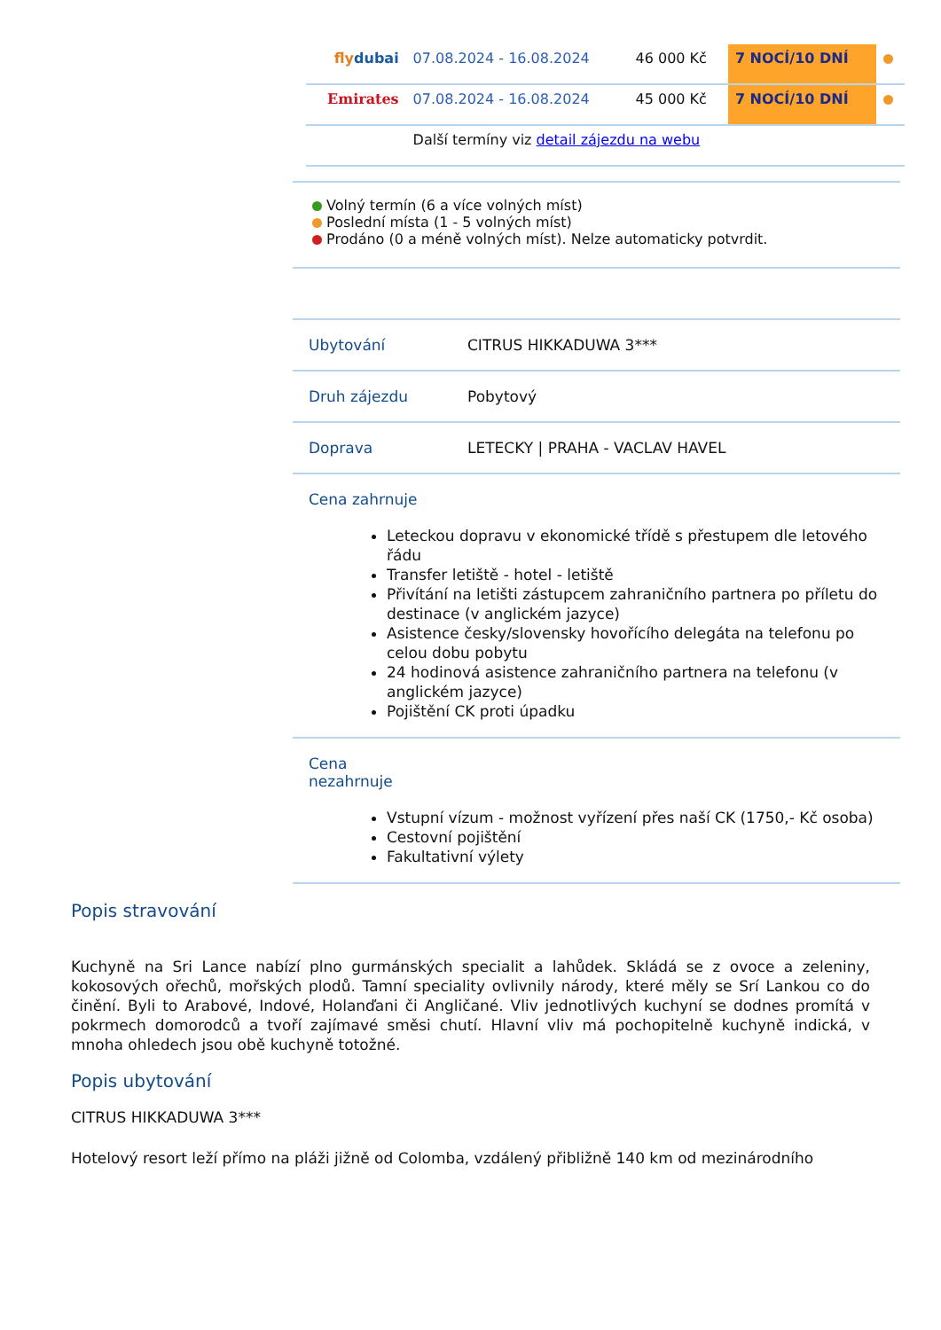| fly dubai | 07.08.2024 - 16.08.2024 | 46 000 Kč | 7 NOCÍ/10 DNÍ | |
| Emirates | 07.08.2024 - 16.08.2024 | 45 000 Kč | 7 NOCÍ/10 DNÍ | |
| | Další termíny viz detail zájezdu na webu | | | |
Volný termín (6 a více volných míst)
Poslední místa (1 - 5 volných míst)
Prodáno (0 a méně volných míst). Nelze automaticky potvrdit.
| Ubytování | CITRUS HIKKADUWA 3*** |
| Druh zájezdu | Pobytový |
| Doprava | LETECKY / PRAHA - VACLAV HAVEL |
| Cena zahrnuje Leteckou dopravu v ekonomické třídě s přestupem dle letového řádu Transfer letiště - hotel - letiště Přivítání na letišti zástupcem zahraničního partnera po příletu do destinace (v anglickém jazyce) Asistence česky/slovensky hovořícího delegáta na telefonu po celou dobu pobytu 24 hodinová asistence zahraničního partnera na telefonu (v anglickém jazyce) Pojištění CK proti úpadku | |
| Cena nezahrnuje Vstupní vízum - možnost vyřízení přes naší CK (1750,- Kč osoba) Cestovní pojištění Fakultativní výlety | |
Popis stravování
Kuchyně na Sri Lance nabízí plno gurmánských specialit a lahůdek. Skládá se z ovoce a zeleniny, kokosových ořechů, mořských plodů. Tamní speciality ovlivnily národy, které měly se Srí Lankou co do činění. Byli to Arabové, Indové, Holanďani či Angličané. Vliv jednotlivých kuchyní se dodnes promítá v pokrmech domorodců a tvoří zajímavé směsi chutí. Hlavní vliv má pochopitelně kuchyně indická, v mnoha ohledech jsou obě kuchyně totožné.
Popis ubytování
CITRUS HIKKADUWA 3***
Hotelový resort leží přímo na pláži jižně od Colomba, vzdálený přibližně 140 km od mezinárodního